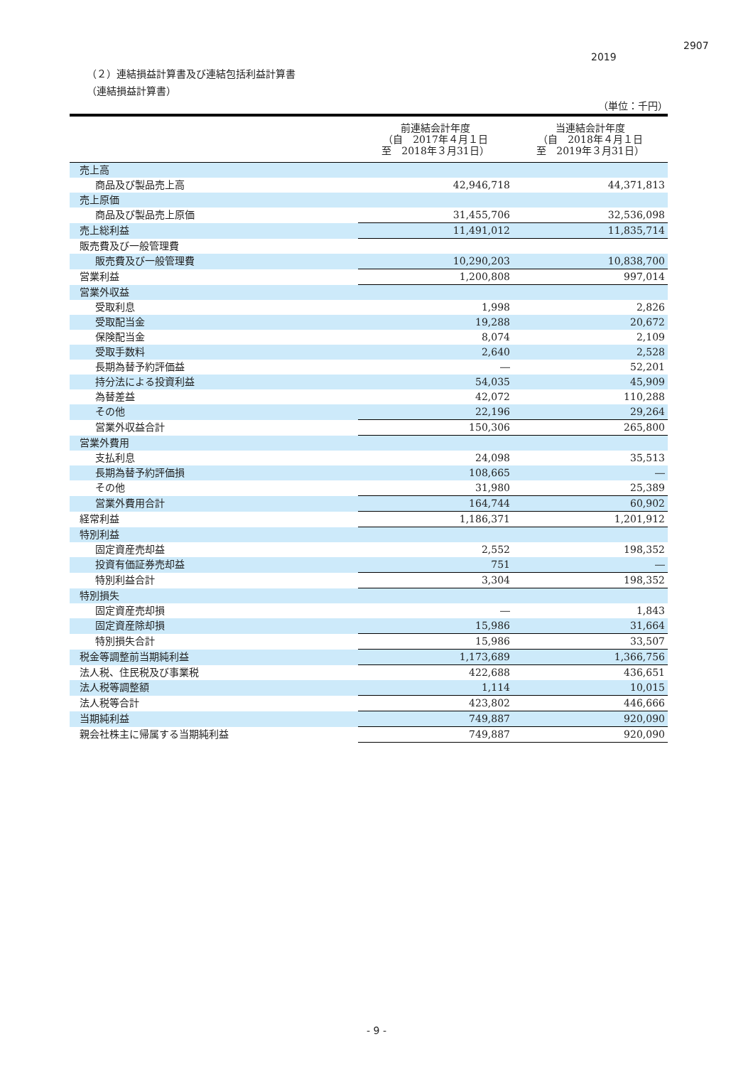2907
2019
（２）連結損益計算書及び連結包括利益計算書
（連結損益計算書）
（単位：千円）
| | 前連結会計年度 （自 2017年４月１日 至 2018年３月31日） | 当連結会計年度 （自 2018年４月１日 至 2019年３月31日） |
| --- | --- | --- |
| 売上高 | | |
| 商品及び製品売上高 | 42,946,718 | 44,371,813 |
| 売上原価 | | |
| 商品及び製品売上原価 | 31,455,706 | 32,536,098 |
| 売上総利益 | 11,491,012 | 11,835,714 |
| 販売費及び一般管理費 | | |
| 販売費及び一般管理費 | 10,290,203 | 10,838,700 |
| 営業利益 | 1,200,808 | 997,014 |
| 営業外収益 | | |
| 受取利息 | 1,998 | 2,826 |
| 受取配当金 | 19,288 | 20,672 |
| 保険配当金 | 8,074 | 2,109 |
| 受取手数料 | 2,640 | 2,528 |
| 長期為替予約評価益 | ― | 52,201 |
| 持分法による投資利益 | 54,035 | 45,909 |
| 為替差益 | 42,072 | 110,288 |
| その他 | 22,196 | 29,264 |
| 営業外収益合計 | 150,306 | 265,800 |
| 営業外費用 | | |
| 支払利息 | 24,098 | 35,513 |
| 長期為替予約評価損 | 108,665 | ― |
| その他 | 31,980 | 25,389 |
| 営業外費用合計 | 164,744 | 60,902 |
| 経常利益 | 1,186,371 | 1,201,912 |
| 特別利益 | | |
| 固定資産売却益 | 2,552 | 198,352 |
| 投資有価証券売却益 | 751 | ― |
| 特別利益合計 | 3,304 | 198,352 |
| 特別損失 | | |
| 固定資産売却損 | ― | 1,843 |
| 固定資産除却損 | 15,986 | 31,664 |
| 特別損失合計 | 15,986 | 33,507 |
| 税金等調整前当期純利益 | 1,173,689 | 1,366,756 |
| 法人税、住民税及び事業税 | 422,688 | 436,651 |
| 法人税等調整額 | 1,114 | 10,015 |
| 法人税等合計 | 423,802 | 446,666 |
| 当期純利益 | 749,887 | 920,090 |
| 親会社株主に帰属する当期純利益 | 749,887 | 920,090 |
- 9 -